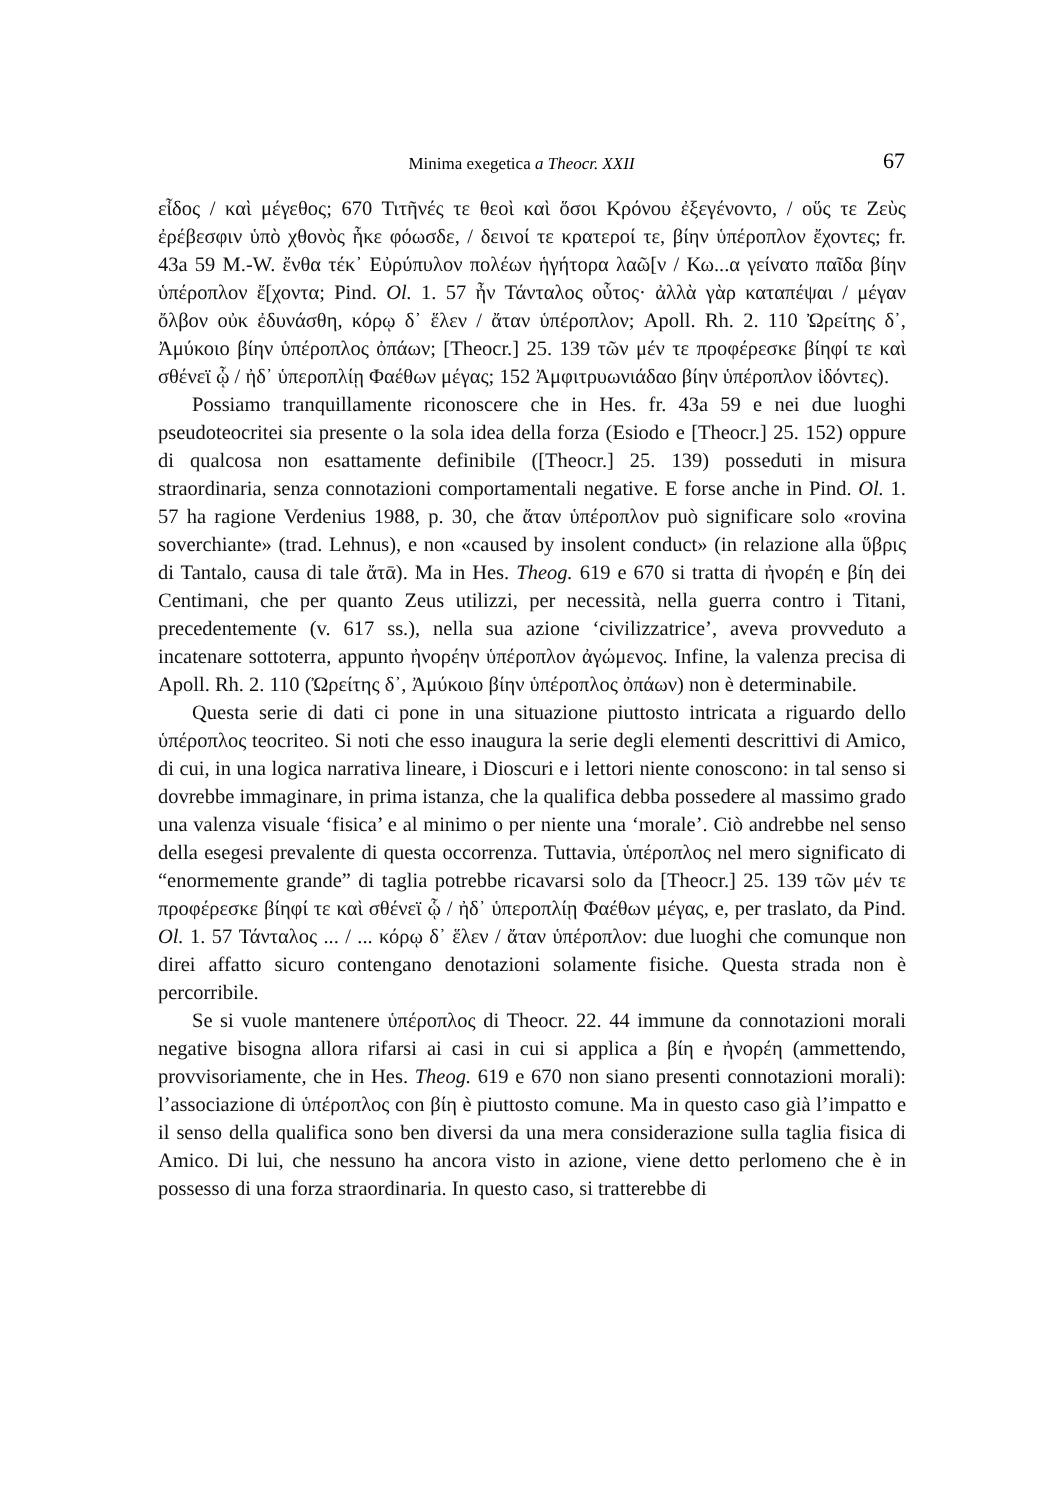Minima exegetica a Theocr. XXII 67
εἶδος / καὶ μέγεθος; 670 Τιτῆνές τε θεοὶ καὶ ὅσοι Κρόνου ἐξεγένοντο, / οὕς τε Ζεὺς ἐρέβεσφιν ὑπὸ χθονὸς ἧκε φόωσδε, / δεινοί τε κρατεροί τε, βίην ὑπέροπλον ἔχοντες; fr. 43a 59 M.-W. ἔνθα τέκ᾽ Εὐρύπυλον πολέων ἡγήτορα λαῶ[ν / Κω...α γείνατο παῖδα βίην ὑπέροπλον ἔ[χοντα; Pind. Ol. 1. 57 ἦν Τάνταλος οὗτος· ἀλλὰ γὰρ καταπέψαι / μέγαν ὄλβον οὐκ ἐδυνάσθη, κόρῳ δ᾽ ἕλεν / ἄταν ὑπέροπλον; Apoll. Rh. 2. 110 Ὠρείτης δ᾽, Ἀμύκοιο βίην ὑπέροπλος ὀπάων; [Theocr.] 25. 139 τῶν μέν τε προφέρεσκε βίηφί τε καὶ σθένεϊ ᾧ / ἠδ᾽ ὑπεροπλίῃ Φαέθων μέγας; 152 Ἀμφιτρυωνιάδαο βίην ὑπέροπλον ἰδόντες).
Possiamo tranquillamente riconoscere che in Hes. fr. 43a 59 e nei due luoghi pseudoteocritei sia presente o la sola idea della forza (Esiodo e [Theocr.] 25. 152) oppure di qualcosa non esattamente definibile ([Theocr.] 25. 139) posseduti in misura straordinaria, senza connotazioni comportamentali negative. E forse anche in Pind. Ol. 1. 57 ha ragione Verdenius 1988, p. 30, che ἄταν ὑπέροπλον può significare solo «rovina soverchiante» (trad. Lehnus), e non «caused by insolent conduct» (in relazione alla ὕβρις di Tantalo, causa di tale ἄτᾱ). Ma in Hes. Theog. 619 e 670 si tratta di ἠνορέη e βίη dei Centimani, che per quanto Zeus utilizzi, per necessità, nella guerra contro i Titani, precedentemente (v. 617 ss.), nella sua azione ‘civilizzatrice’, aveva provveduto a incatenare sottoterra, appunto ἠνορέην ὑπέροπλον ἀγώμενος. Infine, la valenza precisa di Apoll. Rh. 2. 110 (Ὠρείτης δ᾽, Ἀμύκοιο βίην ὑπέροπλος ὀπάων) non è determinabile.
Questa serie di dati ci pone in una situazione piuttosto intricata a riguardo dello ὑπέροπλος teocriteo. Si noti che esso inaugura la serie degli elementi descrittivi di Amico, di cui, in una logica narrativa lineare, i Dioscuri e i lettori niente conoscono: in tal senso si dovrebbe immaginare, in prima istanza, che la qualifica debba possedere al massimo grado una valenza visuale ‘fisica’ e al minimo o per niente una ‘morale’. Ciò andrebbe nel senso della esegesi prevalente di questa occorrenza. Tuttavia, ὑπέροπλος nel mero significato di “enormemente grande” di taglia potrebbe ricavarsi solo da [Theocr.] 25. 139 τῶν μέν τε προφέρεσκε βίηφί τε καὶ σθένεϊ ᾧ / ἠδ᾽ ὑπεροπλίῃ Φαέθων μέγας, e, per traslato, da Pind. Ol. 1. 57 Τάνταλος ... / ... κόρῳ δ᾽ ἕλεν / ἄταν ὑπέροπλον: due luoghi che comunque non direi affatto sicuro contengano denotazioni solamente fisiche. Questa strada non è percorribile.
Se si vuole mantenere ὑπέροπλος di Theocr. 22. 44 immune da connotazioni morali negative bisogna allora rifarsi ai casi in cui si applica a βίη e ἠνορέη (ammettendo, provvisoriamente, che in Hes. Theog. 619 e 670 non siano presenti connotazioni morali): l’associazione di ὑπέροπλος con βίη è piuttosto comune. Ma in questo caso già l’impatto e il senso della qualifica sono ben diversi da una mera considerazione sulla taglia fisica di Amico. Di lui, che nessuno ha ancora visto in azione, viene detto perlomeno che è in possesso di una forza straordinaria. In questo caso, si tratterebbe di